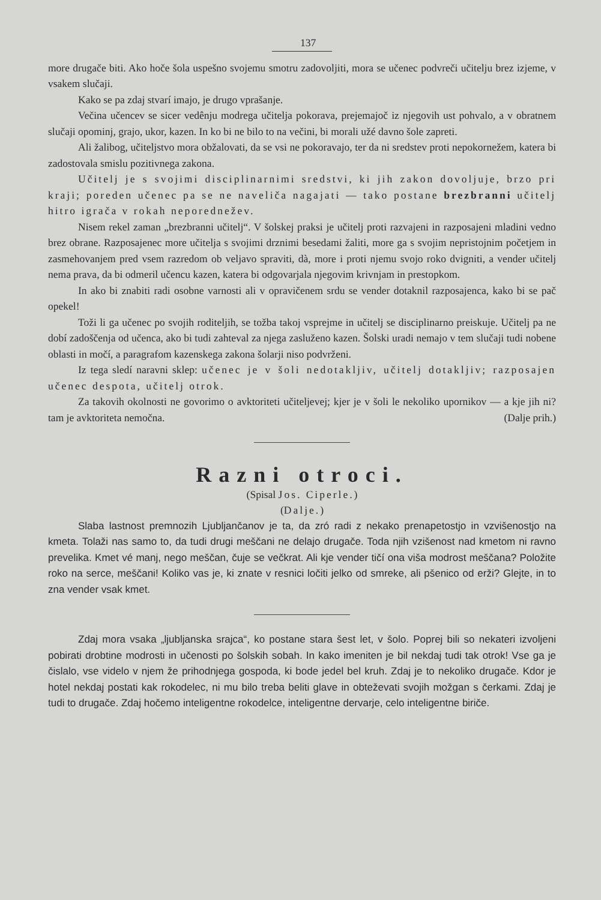137
more drugače biti. Ako hoče šola uspešno svojemu smotru zadovoljiti, mora se učenec podvreči učitelju brez izjeme, v vsakem slučaji.
Kako se pa zdaj stvarí imajo, je drugo vprašanje.
Večina učencev se sicer vedênju modrega učitelja pokorava, prejemajoč iz njegovih ust pohvalo, a v obratnem slučaji opominj, grajo, ukor, kazen. In ko bi ne bilo to na večini, bi morali užé davno šole zapreti.
Ali žalibog, učiteljstvo mora obžalovati, da se vsi ne pokoravajo, ter da ni sredstev proti nepokornežem, katera bi zadostovala smislu pozitivnega zakona.
Učitelj je s svojimi disciplinarnimi sredstvi, ki jih zakon dovoljuje, brzo pri kraji; poreden učenec pa se ne naveliča nagajati — tako postane brezbranni učitelj hitro igrača v rokah neporednežev.
Nisem rekel zaman „brezbranni učitelj“. V šolskej praksi je učitelj proti razvajeni in razposajeni mladini vedno brez obrane. Razposajenec more učitelja s svojimi drznimi besedami žaliti, more ga s svojim nepristojnim početjem in zasmehovanjem pred vsem razredom ob veljavo spraviti, dà, more i proti njemu svojo roko dvigniti, a vender učitelj nema prava, da bi odmeril učencu kazen, katera bi odgovarjala njegovim krivnjam in prestopkom.
In ako bi znabiti radi osobne varnosti ali v opravičenem srdu se vender dotaknil razposajenca, kako bi se pač opekel!
Toži li ga učenec po svojih roditeljih, se tožba takoj vsprejme in učitelj se disciplinarno preiskuje. Učitelj pa ne dobí zadoščenja od učenca, ako bi tudi zahteval za njega zasluženo kazen. Šolski uradi nemajo v tem slučaji tudi nobene oblasti in močí, a paragrafom kazenskega zakona šolarji niso podvrženi.
Iz tega sledí naravni sklep: učenec je v šoli nedotakljiv, učitelj dotakljiv; razposajen učenec despota, učitelj otrok.
Za takovih okolnosti ne govorimo o avktoriteti učiteljevej; kjer je v šoli le nekoliko upornikov — a kje jih ni? tam je avktoriteta nemočna. (Dalje prih.)
Razni otroci.
(Spisal Jos. Ciperle.)
(Dalje.)
Slaba lastnost premnozih Ljubljančanov je ta, da zró radi z nekako prenapetostjo in vzvišenostjo na kmeta. Tolaži nas samo to, da tudi drugi meščani ne delajo drugače. Toda njih vzišenost nad kmetom ni ravno prevelika. Kmet vé manj, nego meščan, čuje se večkrat. Ali kje vender tičí ona višа modrost meščana? Položite roko na serce, meščani! Koliko vas je, ki znate v resnici ločiti jelko od smreke, ali pšenico od erži? Glejte, in to zna vender vsak kmet.
Zdaj mora vsaka „ljubljanska srajca“, ko postane stara šest let, v šolo. Poprej bili so nekateri izvoljeni pobirati drobtine modrosti in učenosti po šolskih sobah. In kako imeniten je bil nekdaj tudi tak otrok! Vse ga je čislalo, vse videlo v njem že prihodnjega gospoda, ki bode jedel bel kruh. Zdaj je to nekoliko drugače. Kdor je hotel nekdaj postati kak rokodelec, ni mu bilo treba beliti glave in obteževati svojih možgan s čerkami. Zdaj je tudi to drugače. Zdaj hočemo inteligentne rokodelce, inteligentne dervarje, celo inteligentne biriče.